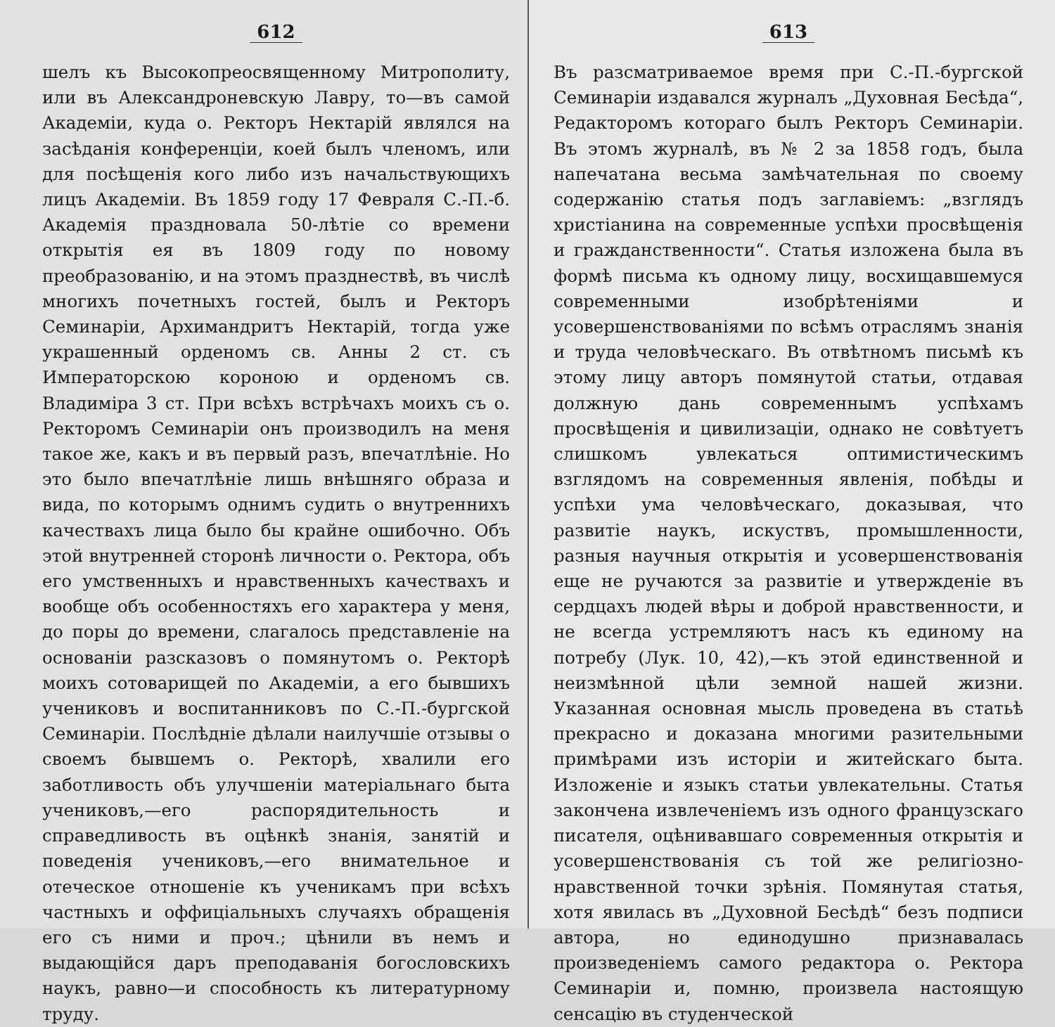612
шелъ къ Высокопреосвященному Митрополиту, или въ Александроневскую Лавру, то—въ самой Академіи, куда о. Ректоръ Нектарій являлся на засѣданія конференціи, коей былъ членомъ, или для посѣщенія кого либо изъ начальствующихъ лицъ Академіи. Въ 1859 году 17 Февраля С.-П.-б. Академія праздновала 50-лѣтіе со времени открытія ея въ 1809 году по новому преобразованію, и на этомъ празднествѣ, въ числѣ многихъ почетныхъ гостей, былъ и Ректоръ Семинаріи, Архимандритъ Нектарій, тогда уже украшенный орденомъ св. Анны 2 ст. съ Императорскою короною и орденомъ св. Владиміра 3 ст. При всѣхъ встрѣчахъ моихъ съ о. Ректоромъ Семинаріи онъ производилъ на меня такое же, какъ и въ первый разъ, впечатлѣніе. Но это было впечатлѣніе лишь внѣшняго образа и вида, по которымъ однимъ судить о внутреннихъ качествахъ лица было бы крайне ошибочно. Объ этой внутренней сторонѣ личности о. Ректора, объ его умственныхъ и нравственныхъ качествахъ и вообще объ особенностяхъ его характера у меня, до поры до времени, слагалось представленіе на основаніи разсказовъ о помянутомъ о. Ректорѣ моихъ сотоварищей по Академіи, а его бывшихъ учениковъ и воспитанниковъ по С.-П.-бургской Семинаріи. Послѣдніе дѣлали наилучшіе отзывы о своемъ бывшемъ о. Ректорѣ, хвалили его заботливость объ улучшеніи матеріальнаго быта учениковъ,—его распорядительность и справедливость въ оцѣнкѣ знанія, занятій и поведенія учениковъ,—его внимательное и отеческое отношеніе къ ученикамъ при всѣхъ частныхъ и оффиціальныхъ случаяхъ обращенія его съ ними и проч.; цѣнили въ немъ и выдающійся даръ преподаванія богословскихъ наукъ, равно—и способность къ литературному труду.
613
Въ разсматриваемое время при С.-П.-бургской Семинаріи издавался журналъ „Духовная Бесѣда“, Редакторомъ котораго былъ Ректоръ Семинаріи. Въ этомъ журналѣ, въ № 2 за 1858 годъ, была напечатана весьма замѣчательная по своему содержанію статья подъ заглавіемъ: „взглядъ христіанина на современные успѣхи просвѣщенія и гражданственности“. Статья изложена была въ формѣ письма къ одному лицу, восхищавшемуся современными изобрѣтеніями и усовершенствованіями по всѣмъ отраслямъ знанія и труда человѣческаго. Въ отвѣтномъ письмѣ къ этому лицу авторъ помянутой статьи, отдавая должную дань современнымъ успѣхамъ просвѣщенія и цивилизаціи, однако не совѣтуетъ слишкомъ увлекаться оптимистическимъ взглядомъ на современныя явленія, побѣды и успѣхи ума человѣческаго, доказывая, что развитіе наукъ, искуствъ, промышленности, разныя научныя открытія и усовершенствованія еще не ручаются за развитіе и утвержденіе въ сердцахъ людей вѣры и доброй нравственности, и не всегда устремляютъ насъ къ единому на потребу (Лук. 10, 42),—къ этой единственной и неизмѣнной цѣли земной нашей жизни. Указанная основная мысль проведена въ статьѣ прекрасно и доказана многими разительными примѣрами изъ исторіи и житейскаго быта. Изложеніе и языкъ статьи увлекательны. Статья закончена извлеченіемъ изъ одного французскаго писателя, оцѣнивавшаго современныя открытія и усовершенствованія съ той же религіозно-нравственной точки зрѣнія. Помянутая статья, хотя явилась въ „Духовной Бесѣдѣ“ безъ подписи автора, но единодушно признавалась произведеніемъ самого редактора о. Ректора Семинаріи и, помню, произвела настоящую сенсацію въ студенческой